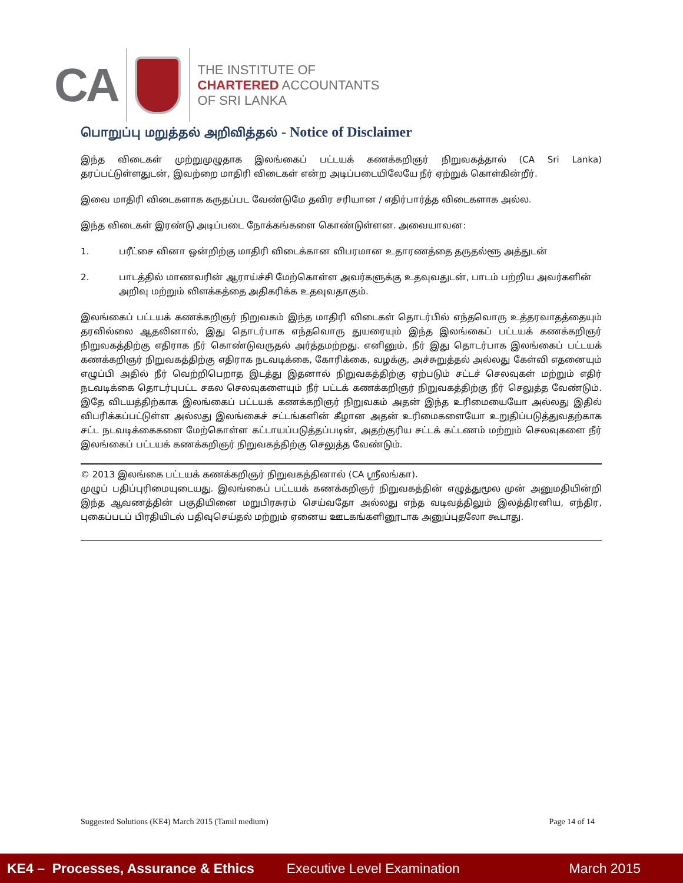CA
THE INSTITUTE OF
CHARTERED ACCOUNTANTS
OF SRI LANKA
பொறுப்பு மறுத்தல் அறிவித்தல் - Notice of Disclaimer
இந்த விடைகள் முற்றுமுழுதாக இலங்கைப் பட்டயக் கணக்கறிஞர் நிறுவகத்தால் (CA Sri Lanka) தரப்பட்டுள்ளதுடன், இவற்றை மாதிரி விடைகள் என்ற அடிப்படையிலேயே நீர் ஏற்றுக் கொள்கின்றீர்.
இவை மாதிரி விடைகளாக கருதப்பட வேண்டுமே தவிர சரியான / எதிர்பார்த்த விடைகளாக அல்ல.
இந்த விடைகள் இரண்டு அடிப்படை நோக்கங்களை கொண்டுள்ளன. அவையாவன:
1. பரீட்சை வினா ஒன்றிற்கு மாதிரி விடைக்கான விபரமான உதாரணத்தை தருதல்ளூ அத்துடன்
2. பாடத்தில் மாணவரின் ஆராய்ச்சி மேற்கொள்ள அவர்களுக்கு உதவுவதுடன், பாடம் பற்றிய அவர்களின் அறிவு மற்றும் விளக்கத்தை அதிகரிக்க உதவுவதாகும்.
இலங்கைப் பட்டயக் கணக்கறிஞர் நிறுவகம் இந்த மாதிரி விடைகள் தொடர்பில் எந்தவொரு உத்தரவாதத்தையும் தரவில்லை ஆதலினால், இது தொடர்பாக எந்தவொரு துயரையும் இந்த இலங்கைப் பட்டயக் கணக்கறிஞர் நிறுவகத்திற்கு எதிராக நீர் கொண்டுவருதல் அர்த்தமற்றது. எனினும், நீர் இது தொடர்பாக இலங்கைப் பட்டயக் கணக்கறிஞர் நிறுவகத்திற்கு எதிராக நடவடிக்கை, கோரிக்கை, வழக்கு, அச்சுறுத்தல் அல்லது கேள்வி எதனையும் எழுப்பி அதில் நீர் வெற்றிபெறாத இடத்து இதனால் நிறுவகத்திற்கு ஏற்படும் சட்டச் செலவுகள் மற்றும் எதிர் நடவடிக்கை தொடர்புபட்ட சகல செலவுகளையும் நீர் பட்டக் கணக்கறிஞர் நிறுவகத்திற்கு நீர் செலுத்த வேண்டும். இதே விடயத்திற்காக இலங்கைப் பட்டயக் கணக்கறிஞர் நிறுவகம் அதன் இந்த உரிமையையோ அல்லது இதில் விபரிக்கப்பட்டுள்ள அல்லது இலங்கைச் சட்டங்களின் கீழான அதன் உரிமைகளையோ உறுதிப்படுத்துவதற்காக சட்ட நடவடிக்கைகளை மேற்கொள்ள கட்டாயப்படுத்தப்படின், அதற்குரிய சட்டக் கட்டணம் மற்றும் செலவுகளை நீர் இலங்கைப் பட்டயக் கணக்கறிஞர் நிறுவகத்திற்கு செலுத்த வேண்டும்.
© 2013 இலங்கை பட்டயக் கணக்கறிஞர் நிறுவகத்தினால் (CA ஸ்ரீலங்கா).
முழுப் பதிப்புரிமையுடையது. இலங்கைப் பட்டயக் கணக்கறிஞர் நிறுவகத்தின் எழுத்துமூல முன் அனுமதியின்றி இந்த ஆவணத்தின் பகுதியினை மறுபிரசுரம் செய்வதோ அல்லது எந்த வடிவத்திலும் இலத்திரனிய, எந்திர, புகைப்படப் பிரதியிடல் பதிவுசெய்தல் மற்றும் ஏனைய ஊடகங்களினூடாக அனுப்புதலோ கூடாது.
Suggested Solutions (KE4) March 2015 (Tamil medium) Page 14 of 14
KE4 – Processes, Assurance & Ethics Executive Level Examination March 2015